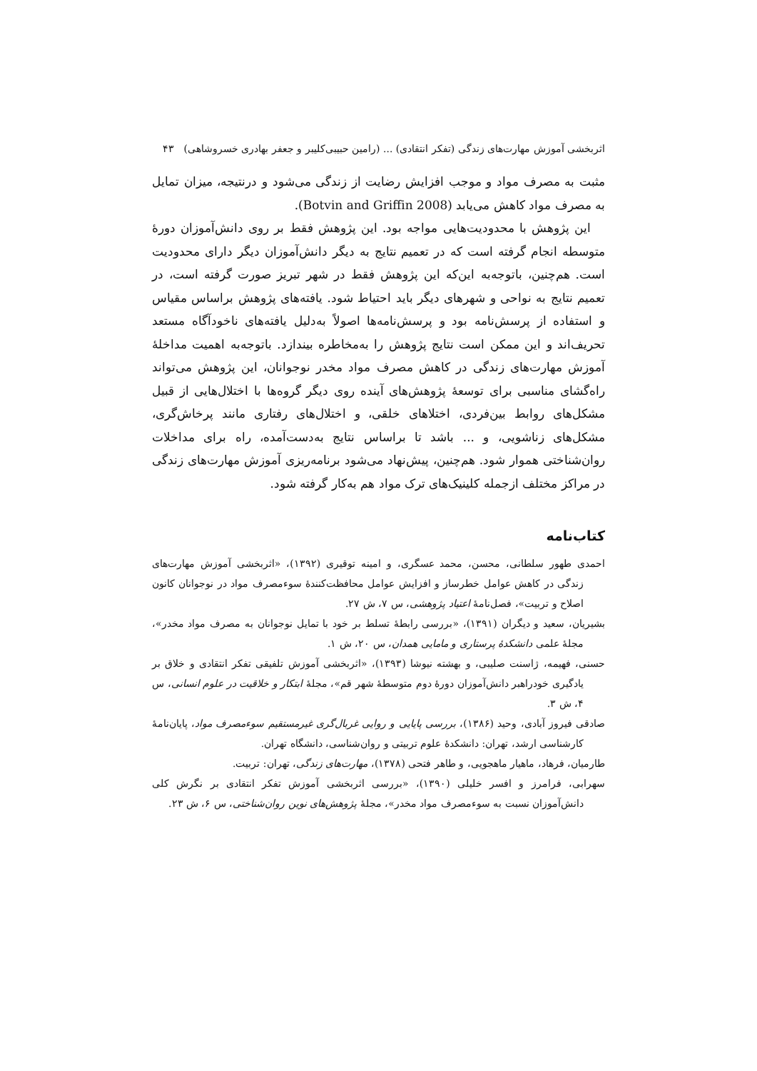اثربخشی آموزش مهارت‌های زندگی (تفکر انتقادی) ... (رامین حبیبی‌کلیبر و جعفر بهادری خسروشاهی) ۴۳
مثبت به مصرف مواد و موجب افزایش رضایت از زندگی می‌شود و درنتیجه، میزان تمایل به مصرف مواد کاهش می‌یابد (Botvin and Griffin 2008).
این پژوهش با محدودیت‌هایی مواجه بود. این پژوهش فقط بر روی دانش‌آموزان دورهٔ متوسطه انجام گرفته است که در تعمیم نتایج به دیگر دانش‌آموزان دیگر دارای محدودیت است. هم‌چنین، باتوجه‌به این‌که این پژوهش فقط در شهر تبریز صورت گرفته است، در تعمیم نتایج به نواحی و شهرهای دیگر باید احتیاط شود. یافته‌های پژوهش براساس مقیاس و استفاده از پرسش‌نامه بود و پرسش‌نامه‌ها اصولاً به‌دلیل یافته‌های ناخودآگاه مستعد تحریف‌اند و این ممکن است نتایج پژوهش را به‌مخاطره بیندازد. باتوجه‌به اهمیت مداخلهٔ آموزش مهارت‌های زندگی در کاهش مصرف مواد مخدر نوجوانان، این پژوهش می‌تواند راه‌گشای مناسبی برای توسعهٔ پژوهش‌های آینده روی دیگر گروه‌ها با اختلال‌هایی از قبیل مشکل‌های روابط بین‌فردی، اختلاهای خلقی، و اختلال‌های رفتاری مانند پرخاش‌گری، مشکل‌های زناشویی، و ... باشد تا براساس نتایج به‌دست‌آمده، راه برای مداخلات روان‌شناختی هموار شود. هم‌چنین، پیش‌نهاد می‌شود برنامه‌ریزی آموزش مهارت‌های زندگی در مراکز مختلف ازجمله کلینیک‌های ترک مواد هم به‌کار گرفته شود.
کتاب‌نامه
احمدی طهور سلطانی، محسن، محمد عسگری، و امینه توقیری (۱۳۹۲)، «اثربخشی آموزش مهارت‌های زندگی در کاهش عوامل خطرساز و افزایش عوامل محافظت‌کنندهٔ سوءمصرف مواد در نوجوانان کانون اصلاح و تربیت»، فصل‌نامهٔ اعتیاد پژوهشی، س ۷، ش ۲۷.
بشیریان، سعید و دیگران (۱۳۹۱)، «بررسی رابطهٔ تسلط بر خود با تمایل نوجوانان به مصرف مواد مخدر»، مجلهٔ علمی دانشکدهٔ پرستاری و مامایی همدان، س ۲۰، ش ۱.
حسنی، فهیمه، ژاسنت صلیبی، و بهشته نیوشا (۱۳۹۳)، «اثربخشی آموزش تلفیقی تفکر انتقادی و خلاق بر یادگیری خودراهبر دانش‌آموزان دورهٔ دوم متوسطهٔ شهر قم»، مجلهٔ ابتکار و خلاقیت در علوم انسانی، س ۴، ش ۳.
صادقی فیروز آبادی، وحید (۱۳۸۶)، بررسی پایایی و روایی غربال‌گری غیرمستقیم سوءمصرف مواد، پایان‌نامهٔ کارشناسی ارشد، تهران: دانشکدهٔ علوم تربیتی و روان‌شناسی، دانشگاه تهران.
طارمیان، فرهاد، ماهیار ماهجویی، و طاهر فتحی (۱۳۷۸)، مهارت‌های زندگی، تهران: تربیت.
سهرابی، فرامرز و افسر خلیلی (۱۳۹۰)، «بررسی اثربخشی آموزش تفکر انتقادی بر نگرش کلی دانش‌آموزان نسبت به سوءمصرف مواد مخدر»، مجلهٔ پژوهش‌های نوین روان‌شناختی، س ۶، ش ۲۳.